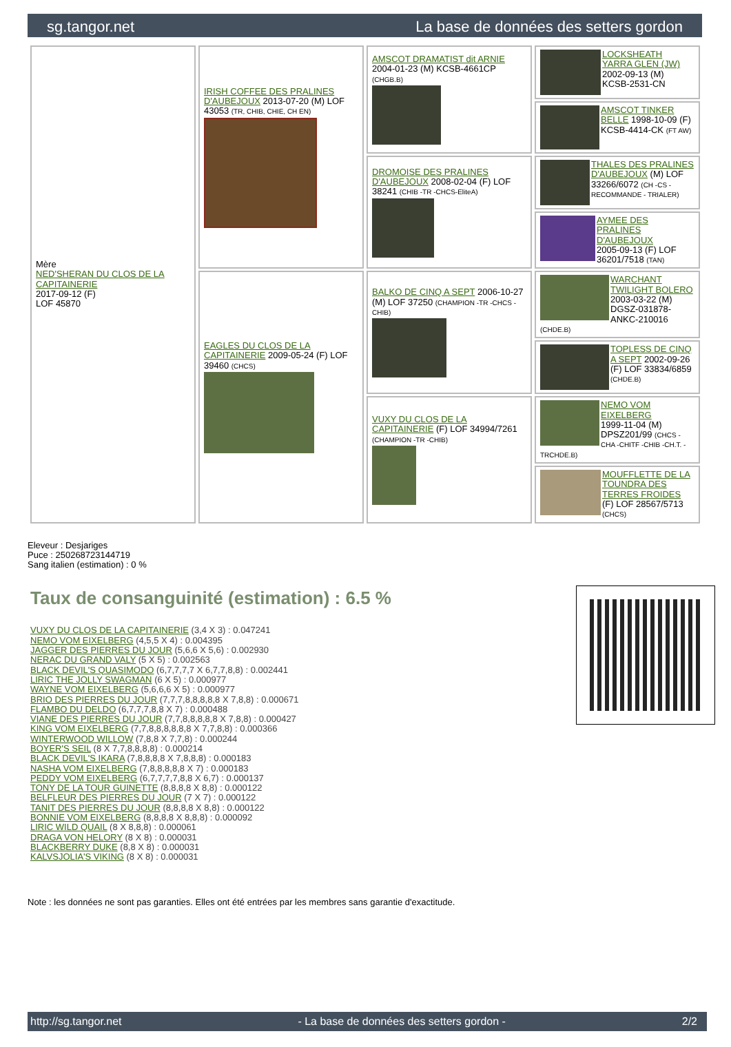sg.tangor.net La base de données des setters gordon
| Mère NED'SHERAN DU CLOS DE LA CAPITAINERIE 2017-09-12 (F) LOF 45870 | IRISH COFFEE DES PRALINES D'AUBEJOUX 2013-07-20 (M) LOF 43053 (TR, CHIB, CHIE, CH EN) | AMSCOT DRAMATIST dit ARNIE 2004-01-23 (M) KCSB-4661CP (CHGB.B) | LOCKSHEATH YARRA GLEN (JW) 2002-09-13 (M) KCSB-2531-CN |
| | | | AMSCOT TINKER BELLE 1998-10-09 (F) KCSB-4414-CK (FT AW) |
| | | DROMOISE DES PRALINES D'AUBEJOUX 2008-02-04 (F) LOF 38241 (CHIB -TR -CHCS-EliteA) | THALES DES PRALINES D'AUBEJOUX (M) LOF 33266/6072 (CH -CS - RECOMMANDE - TRIALER) |
| | | | AYMEE DES PRALINES D'AUBEJOUX 2005-09-13 (F) LOF 36201/7518 (TAN) |
| | EAGLES DU CLOS DE LA CAPITAINERIE 2009-05-24 (F) LOF 39460 (CHCS) | BALKO DE CINQ A SEPT 2006-10-27 (M) LOF 37250 (CHAMPION -TR -CHCS -CHIB) | WARCHANT TWILIGHT BOLERO 2003-03-22 (M) DGSZ-031878-ANKC-210016 (CHDE.B) |
| | | | TOPLESS DE CINQ A SEPT 2002-09-26 (F) LOF 33834/6859 (CHDE.B) |
| | | VUXY DU CLOS DE LA CAPITAINERIE (F) LOF 34994/7261 (CHAMPION -TR -CHIB) | NEMO VOM EIXELBERG 1999-11-04 (M) DPSZ201/99 (CHCS -CHA -CHITF -CHIB -CH.T. -TRCHDE.B) |
| | | | MOUFFLETTE DE LA TOUNDRA DES TERRES FROIDES (F) LOF 28567/5713 (CHCS) |
Eleveur : Desjariges
Puce : 250268723144719
Sang italien (estimation) : 0 %
Taux de consanguinité (estimation) : 6.5 %
VUXY DU CLOS DE LA CAPITAINERIE (3,4 X 3) : 0.047241
NEMO VOM EIXELBERG (4,5,5 X 4) : 0.004395
JAGGER DES PIERRES DU JOUR (5,6,6 X 5,6) : 0.002930
NERAC DU GRAND VALY (5 X 5) : 0.002563
BLACK DEVIL'S QUASIMODO (6,7,7,7,7 X 6,7,7,8,8) : 0.002441
LIRIC THE JOLLY SWAGMAN (6 X 5) : 0.000977
WAYNE VOM EIXELBERG (5,6,6,6 X 5) : 0.000977
BRIO DES PIERRES DU JOUR (7,7,7,8,8,8,8,8 X 7,8,8) : 0.000671
FLAMBO DU DELDO (6,7,7,7,8,8 X 7) : 0.000488
VIANE DES PIERRES DU JOUR (7,7,8,8,8,8,8 X 7,8,8) : 0.000427
KING VOM EIXELBERG (7,7,8,8,8,8,8,8 X 7,7,8,8) : 0.000366
WINTERWOOD WILLOW (7,8,8 X 7,7,8) : 0.000244
BOYER'S SEIL (8 X 7,7,8,8,8,8) : 0.000214
BLACK DEVIL'S IKARA (7,8,8,8,8 X 7,8,8,8) : 0.000183
NASHA VOM EIXELBERG (7,8,8,8,8,8 X 7) : 0.000183
PEDDY VOM EIXELBERG (6,7,7,7,7,8,8 X 6,7) : 0.000137
TONY DE LA TOUR GUINETTE (8,8,8,8 X 8,8) : 0.000122
BELFLEUR DES PIERRES DU JOUR (7 X 7) : 0.000122
TANIT DES PIERRES DU JOUR (8,8,8,8 X 8,8) : 0.000122
BONNIE VOM EIXELBERG (8,8,8,8 X 8,8,8) : 0.000092
LIRIC WILD QUAIL (8 X 8,8,8) : 0.000061
DRAGA VON HELORY (8 X 8) : 0.000031
BLACKBERRY DUKE (8,8 X 8) : 0.000031
KALVSJOLIA'S VIKING (8 X 8) : 0.000031
Note : les données ne sont pas garanties. Elles ont été entrées par les membres sans garantie d'exactitude.
http://sg.tangor.net - La base de données des setters gordon - 2/2